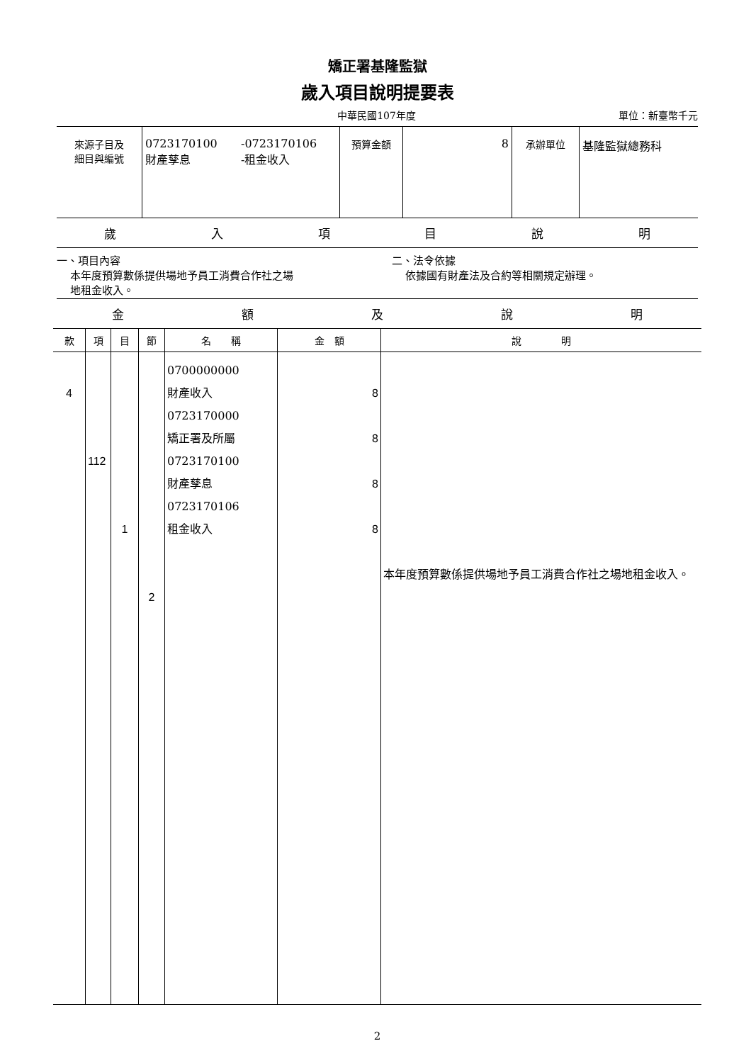矯正署基隆監獄
歲入項目說明提要表
中華民國107年度 單位：新臺幣千元
| 來源子目及 細目與編號 | 0723170100 財產孳息 -0723170106 -租金收入 | 預算金額 | 8 | 承辦單位 | 基隆監獄總務科 |
歲入項目說明
一、項目內容
本年度預算數係提供場地予員工消費合作社之場
地租金收入。
二、法令依據
依據國有財產法及合約等相關規定辦理。
金額及說明
| 款 | 項 | 目 | 節 | 名 稱 | 金 額 | 說 明 |
| --- | --- | --- | --- | --- | --- | --- |
| 4 | 112 | 1 | 2 | 0700000000 財產收入 0723170000 矯正署及所屬 0723170100 財產孳息 0723170106 租金收入 | 8 8 8 8 | 本年度預算數係提供場地予員工消費合作社之場地租金收入。 |
2